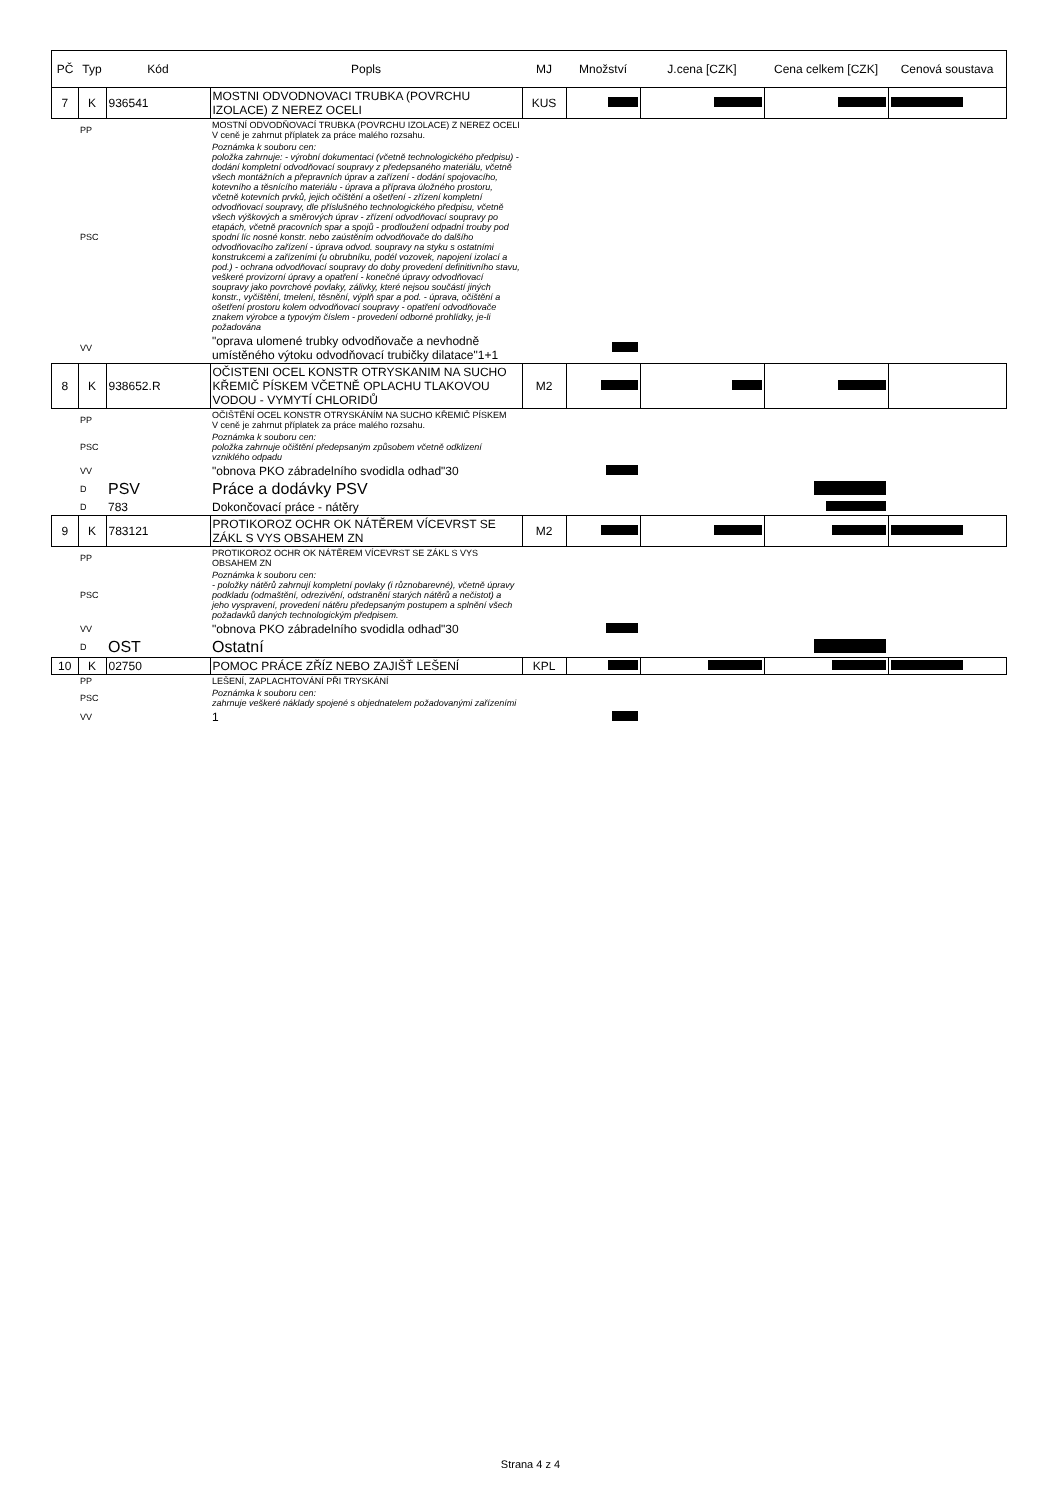| PČ | Typ | Kód | Popls | MJ | Množství | J.cena [CZK] | Cena celkem [CZK] | Cenová soustava |
| --- | --- | --- | --- | --- | --- | --- | --- | --- |
| 7 | K | 936541 | MOSTNI ODVODNOVACI TRUBKA (POVRCHU IZOLACE) Z NEREZ OCELI | KUS | | | | |
| | PP | | MOSTNÍ ODVODŇOVACÍ TRUBKA (POVRCHU IZOLACE) Z NEREZ OCELI V ceně je zahrnut příplatek za práce malého rozsahu. | | | | | |
| | PSC | | Poznámka k souboru cen: položka zahrnuje: - výrobní dokumentaci (včetně technologického předpisu) - dodání kompletní odvodňovací soupravy z předepsaného materiálu, včetně všech montážních a přepravních úprav a zařízení - dodání spojovacího, kotevního a těsnícího materiálu - úprava a příprava úložného prostoru, včetně kotevních prvků, jejich očištění a ošetření - zřízení kompletní odvodňovací soupravy, dle příslušného technologického předpisu, včetně všech výškových a směrových úprav - zřízení odvodňovací soupravy po etapách, včetně pracovních spar a spojů - prodloužení odpadní trouby pod spodní líc nosné konstr. nebo zaústěním odvodňovače do dalšího odvodňovacího zařízení - úprava odvod. soupravy na styku s ostatními konstrukcemi a zařízeními (u obrubníku, podél vozovek, napojení izolací a pod.) - ochrana odvodňovací soupravy do doby provedení definitivního stavu, veškeré provizorní úpravy a opatření - konečné úpravy odvodňovací soupravy jako povrchové povlaky, zálivky, které nejsou součástí jiných konstr., vyčištění, tmelení, těsnění, výplň spar a pod. - úprava, očištění a ošetření prostoru kolem odvodňovací soupravy - opatření odvodňovače znakem výrobce a typovým číslem - provedení odborné prohlídky, je-li požadována | | | | | |
| | VV | | "oprava ulomené trubky odvodňovače a nevhodně umístěného výtoku odvodňovací trubičky dilatace"1+1 | | | | | |
| 8 | K | 938652.R | OČISTENI OCEL KONSTR OTRYSKANIM NA SUCHO KŘEMIČ PÍSKEM VČETNĚ OPLACHU TLAKOVOU VODOU - VYMYTÍ CHLORIDŮ | M2 | | | | |
| | PP | | OČIŠTĚNÍ OCEL KONSTR OTRYSKÁNÍM NA SUCHO KŘEMIČ PÍSKEM V ceně je zahrnut příplatek za práce malého rozsahu. | | | | | |
| | PSC | | Poznámka k souboru cen: položka zahrnuje očištění předepsaným způsobem včetně odklizení vzniklého odpadu | | | | | |
| | VV | | "obnova PKO zábradelního svodidla odhad"30 | | | | | |
| | D | PSV | Práce a dodávky PSV | | | | | |
| | D | 783 | Dokončovací práce - nátěry | | | | | |
| 9 | K | 783121 | PROTIKOROZ OCHR OK NÁTĚREM VÍCEVRST SE ZÁKL S VYS OBSAHEM ZN | M2 | | | | |
| | PP | | PROTIKOROZ OCHR OK NÁTĚREM VÍCEVRST SE ZÁKL S VYS OBSAHEM ZN | | | | | |
| | PSC | | Poznámka k souboru cen: - položky nátěrů zahrnují kompletní povlaky (i různobarevné), včetně úpravy podkladu (odmaštění, odrezivění, odstranění starých nátěrů a nečistot) a jeho vyspravení, provedení nátěru předepsaným postupem a splnění všech požadavků daných technologickým předpisem. | | | | | |
| | VV | | "obnova PKO zábradelního svodidla odhad"30 | | | | | |
| | D | OST | Ostatní | | | | | |
| 10 | K | 02750 | POMOC PRÁCE ZŘÍZ NEBO ZAJIŠŤ LEŠENÍ | KPL | | | | |
| | PP | | LEŠENÍ, ZAPLACHTOVÁNÍ PŘI TRYSKÁNÍ | | | | | |
| | PSC | | Poznámka k souboru cen: zahrnuje veškeré náklady spojené s objednatelem požadovanými zařízeními | | | | | |
| | VV | | 1 | | | | | |
Strana 4 z 4